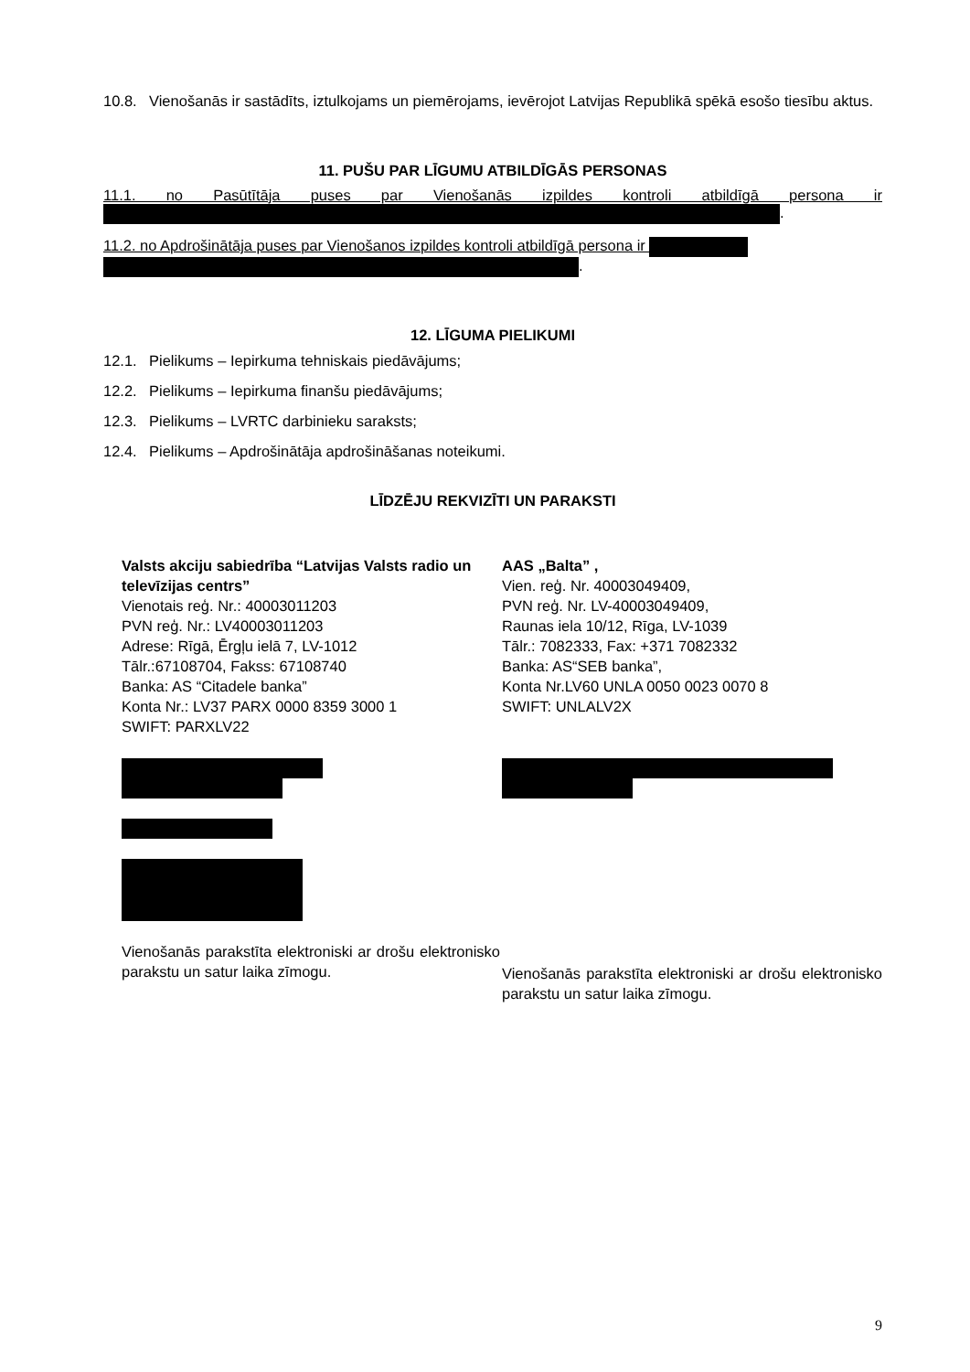10.8. Vienošanās ir sastādīts, iztulkojams un piemērojams, ievērojot Latvijas Republikā spēkā esošo tiesību aktus.
11. PUŠU PAR LĪGUMU ATBILDĪGĀS PERSONAS
11.1. no Pasūtītāja puses par Vienošanās izpildes kontroli atbildīgā persona ir
.
11.2. no Apdrošinātāja puses par Vienošanos izpildes kontroli atbildīgā persona ir
.
12. LĪGUMA PIELIKUMI
12.1. Pielikums – Iepirkuma tehniskais piedāvājums;
12.2. Pielikums – Iepirkuma finanšu piedāvājums;
12.3. Pielikums – LVRTC darbinieku saraksts;
12.4. Pielikums – Apdrošinātāja apdrošināšanas noteikumi.
LĪDZĒJU REKVIZĪTI UN PARAKSTI
Valsts akciju sabiedrība “Latvijas Valsts radio un televīzijas centrs”
Vienotais reģ. Nr.: 40003011203
PVN reģ. Nr.: LV40003011203
Adrese: Rīgā, Ērgļu ielā 7, LV-1012
Tālr.:67108704, Fakss: 67108740
Banka: AS “Citadele banka”
Konta Nr.: LV37 PARX 0000 8359 3000 1
SWIFT: PARXLV22
Vienošanās parakstīta elektroniski ar drošu elektronisko parakstu un satur laika zīmogu.
AAS „Balta” ,
Vien. reģ. Nr. 40003049409,
PVN reģ. Nr. LV-40003049409,
Raunas iela 10/12, Rīga, LV-1039
Tālr.: 7082333, Fax: +371 7082332
Banka: AS“SEB banka”,
Konta Nr.LV60 UNLA 0050 0023 0070 8
SWIFT: UNLALV2X
Vienošanās parakstīta elektroniski ar drošu elektronisko parakstu un satur laika zīmogu.
9